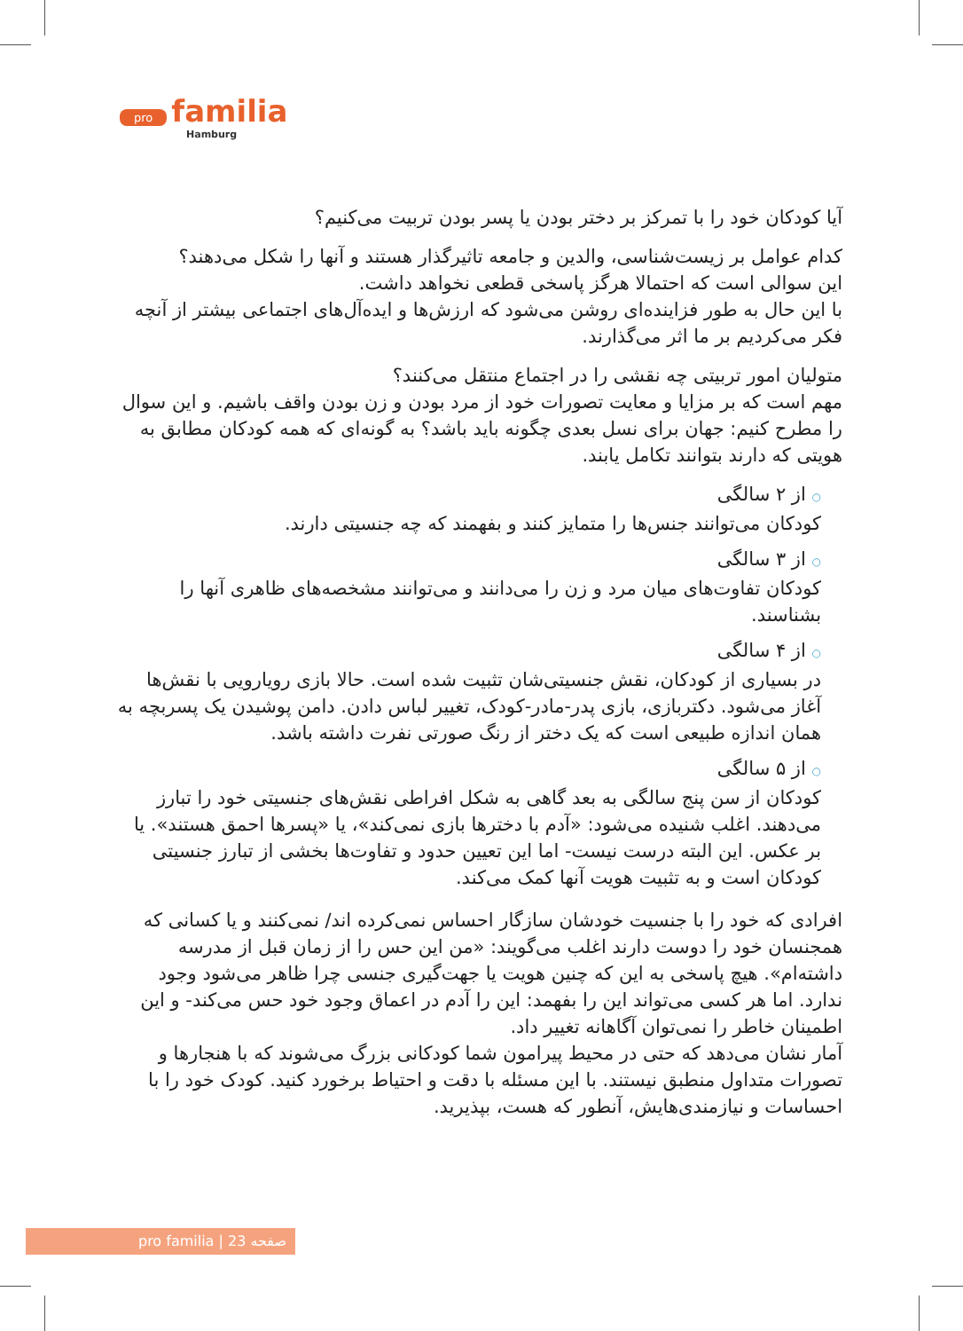pro familia
Hamburg
آیا کودکان خود را با تمرکز بر دختر بودن یا پسر بودن تربیت می‌کنیم؟
کدام عوامل بر زیست‌شناسی، والدین و جامعه تاثیرگذار هستند و آنها را شکل می‌دهند؟
این سوالی است که احتمالا هرگز پاسخی قطعی نخواهد داشت.
با این حال به طور فزاینده‌ای روشن می‌شود که ارزش‌ها و ایده‌آل‌های اجتماعی بیشتر از آنچه فکر می‌کردیم بر ما اثر می‌گذارند.
متولیان امور تربیتی چه نقشی را در اجتماع منتقل می‌کنند؟
مهم است که بر مزایا و معایت تصورات خود از مرد بودن و زن بودن واقف باشیم. و این سوال را مطرح کنیم: جهان برای نسل بعدی چگونه باید باشد؟ به گونه‌ای که همه کودکان مطابق به هویتی که دارند بتوانند تکامل یابند.
○ از ۲ سالگی
کودکان می‌توانند جنس‌ها را متمایز کنند و بفهمند که چه جنسیتی دارند.
○ از ۳ سالگی
کودکان تفاوت‌های میان مرد و زن را می‌دانند و می‌توانند مشخصه‌های ظاهری آنها را بشناسند.
○ از ۴ سالگی
در بسیاری از کودکان، نقش جنسیتی‌شان تثبیت شده است. حالا بازی رویارویی با نقش‌ها آغاز می‌شود. دکتربازی، بازی پدر-مادر-کودک، تغییر لباس دادن. دامن پوشیدن یک پسربچه به همان اندازه طبیعی است که یک دختر از رنگ صورتی نفرت داشته باشد.
○ از ۵ سالگی
کودکان از سن پنج سالگی به بعد گاهی به شکل افراطی نقش‌های جنسیتی خود را تبارز می‌دهند. اغلب شنیده می‌شود: «آدم با دخترها بازی نمی‌کند»، یا «پسرها احمق هستند». یا بر عکس. این البته درست نیست- اما این تعیین حدود و تفاوت‌ها بخشی از تبارز جنسیتی کودکان است و به تثبیت هویت آنها کمک می‌کند.
افرادی که خود را با جنسیت خودشان سازگار احساس نمی‌کرده اند/ نمی‌کنند و یا کسانی که همجنسان خود را دوست دارند اغلب می‌گویند: «من این حس را از زمان قبل از مدرسه داشته‌ام». هیچ پاسخی به این که چنین هویت یا جهت‌گیری جنسی چرا ظاهر می‌شود وجود ندارد. اما هر کسی می‌تواند این را بفهمد: این را آدم در اعماق وجود خود حس می‌کند- و این اطمینان خاطر را نمی‌توان آگاهانه تغییر داد.
آمار نشان می‌دهد که حتی در محیط پیرامون شما کودکانی بزرگ می‌شوند که با هنجارها و تصورات متداول منطبق نیستند. با این مسئله با دقت و احتیاط برخورد کنید. کودک خود را با احساسات و نیازمندی‌هایش، آنطور که هست، بپذیرید.
pro familia | صفحه 23